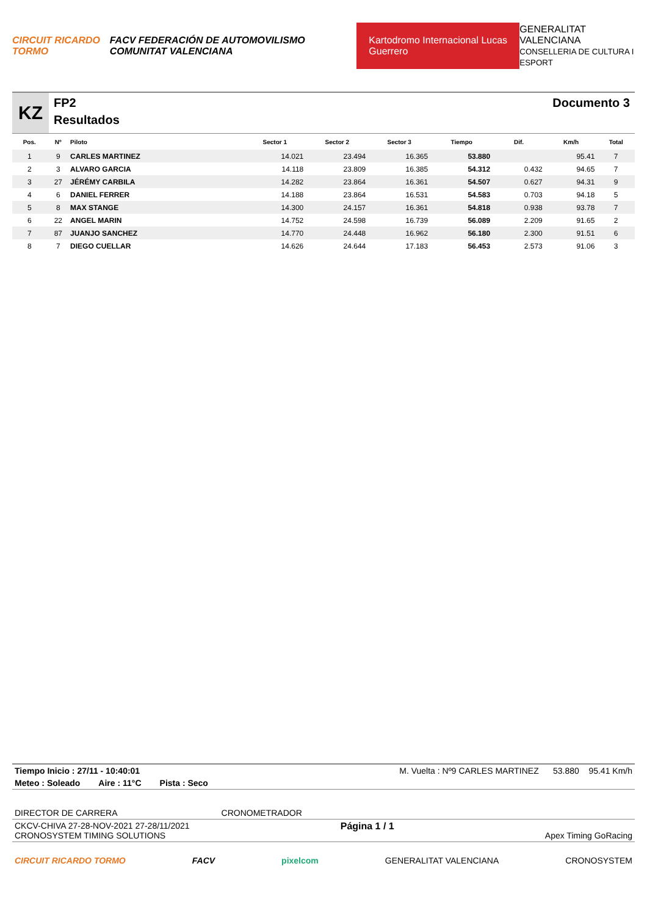CIRCUIT RICARDO TORMO FACV FEDERACIÓN DE AUTOMOVILISMO COMUNITAT VALENCIANA Kartodromo Internacional Lucas Guerrero GENERALITAT VALENCIANA
CONSELLERIA DE CULTURA I ESPORT
KZ
FP2
Resultados
Documento 3
| Pos. | Nº | Piloto | Sector 1 | Sector 2 | Sector 3 | Tiempo | Dif. | Km/h | Total |
| --- | --- | --- | --- | --- | --- | --- | --- | --- | --- |
| 1 | 9 | CARLES MARTINEZ | 14.021 | 23.494 | 16.365 | 53.880 | | 95.41 | 7 |
| 2 | 3 | ALVARO GARCIA | 14.118 | 23.809 | 16.385 | 54.312 | 0.432 | 94.65 | 7 |
| 3 | 27 | JÉRÉMY CARBILA | 14.282 | 23.864 | 16.361 | 54.507 | 0.627 | 94.31 | 9 |
| 4 | 6 | DANIEL FERRER | 14.188 | 23.864 | 16.531 | 54.583 | 0.703 | 94.18 | 5 |
| 5 | 8 | MAX STANGE | 14.300 | 24.157 | 16.361 | 54.818 | 0.938 | 93.78 | 7 |
| 6 | 22 | ANGEL MARIN | 14.752 | 24.598 | 16.739 | 56.089 | 2.209 | 91.65 | 2 |
| 7 | 87 | JUANJO SANCHEZ | 14.770 | 24.448 | 16.962 | 56.180 | 2.300 | 91.51 | 6 |
| 8 | 7 | DIEGO CUELLAR | 14.626 | 24.644 | 17.183 | 56.453 | 2.573 | 91.06 | 3 |
Tiempo Inicio : 27/11 - 10:40:01 M. Vuelta : Nº9 CARLES MARTINEZ 53.880 95.41 Km/h
Meteo : Soleado Aire : 11°C Pista : Seco
DIRECTOR DE CARRERA CRONOMETRADOR
CKCV-CHIVA 27-28-NOV-2021 27-28/11/2021
CRONOSYSTEM TIMING SOLUTIONS Página 1 / 1
Apex Timing GoRacing
CIRCUIT RICARDO TORMO FACV pixelcom GENERALITAT VALENCIANA CRONOSYSTEM